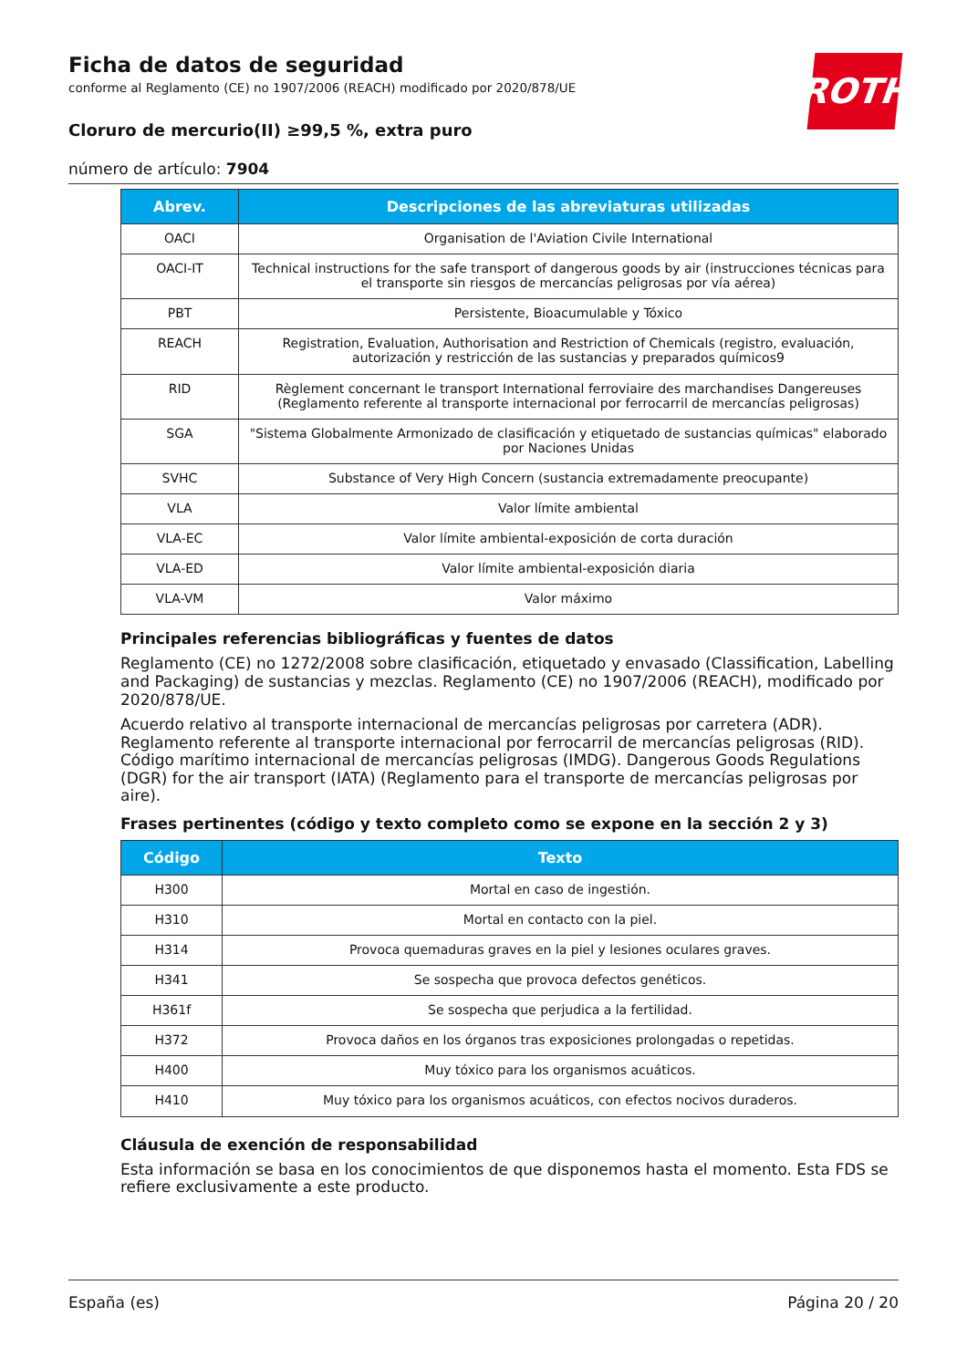ROTH
Ficha de datos de seguridad
conforme al Reglamento (CE) no 1907/2006 (REACH) modificado por 2020/878/UE
Cloruro de mercurio(II) ≥99,5 %, extra puro
número de artículo: 7904
| Abrev. | Descripciones de las abreviaturas utilizadas |
| --- | --- |
| OACI | Organisation de l'Aviation Civile International |
| OACI-IT | Technical instructions for the safe transport of dangerous goods by air (instrucciones técnicas para el transporte sin riesgos de mercancías peligrosas por vía aérea) |
| PBT | Persistente, Bioacumulable y Tóxico |
| REACH | Registration, Evaluation, Authorisation and Restriction of Chemicals (registro, evaluación, autorización y restricción de las sustancias y preparados químicos9 |
| RID | Règlement concernant le transport International ferroviaire des marchandises Dangereuses (Reglamento referente al transporte internacional por ferrocarril de mercancías peligrosas) |
| SGA | "Sistema Globalmente Armonizado de clasificación y etiquetado de sustancias químicas" elaborado por Naciones Unidas |
| SVHC | Substance of Very High Concern (sustancia extremadamente preocupante) |
| VLA | Valor límite ambiental |
| VLA-EC | Valor límite ambiental-exposición de corta duración |
| VLA-ED | Valor límite ambiental-exposición diaria |
| VLA-VM | Valor máximo |
Principales referencias bibliográficas y fuentes de datos
Reglamento (CE) no 1272/2008 sobre clasificación, etiquetado y envasado (Classification, Labelling and Packaging) de sustancias y mezclas. Reglamento (CE) no 1907/2006 (REACH), modificado por 2020/878/UE.
Acuerdo relativo al transporte internacional de mercancías peligrosas por carretera (ADR). Reglamento referente al transporte internacional por ferrocarril de mercancías peligrosas (RID). Código marítimo internacional de mercancías peligrosas (IMDG). Dangerous Goods Regulations (DGR) for the air transport (IATA) (Reglamento para el transporte de mercancías peligrosas por aire).
Frases pertinentes (código y texto completo como se expone en la sección 2 y 3)
| Código | Texto |
| --- | --- |
| H300 | Mortal en caso de ingestión. |
| H310 | Mortal en contacto con la piel. |
| H314 | Provoca quemaduras graves en la piel y lesiones oculares graves. |
| H341 | Se sospecha que provoca defectos genéticos. |
| H361f | Se sospecha que perjudica a la fertilidad. |
| H372 | Provoca daños en los órganos tras exposiciones prolongadas o repetidas. |
| H400 | Muy tóxico para los organismos acuáticos. |
| H410 | Muy tóxico para los organismos acuáticos, con efectos nocivos duraderos. |
Cláusula de exención de responsabilidad
Esta información se basa en los conocimientos de que disponemos hasta el momento. Esta FDS se refiere exclusivamente a este producto.
España (es) Página 20 / 20